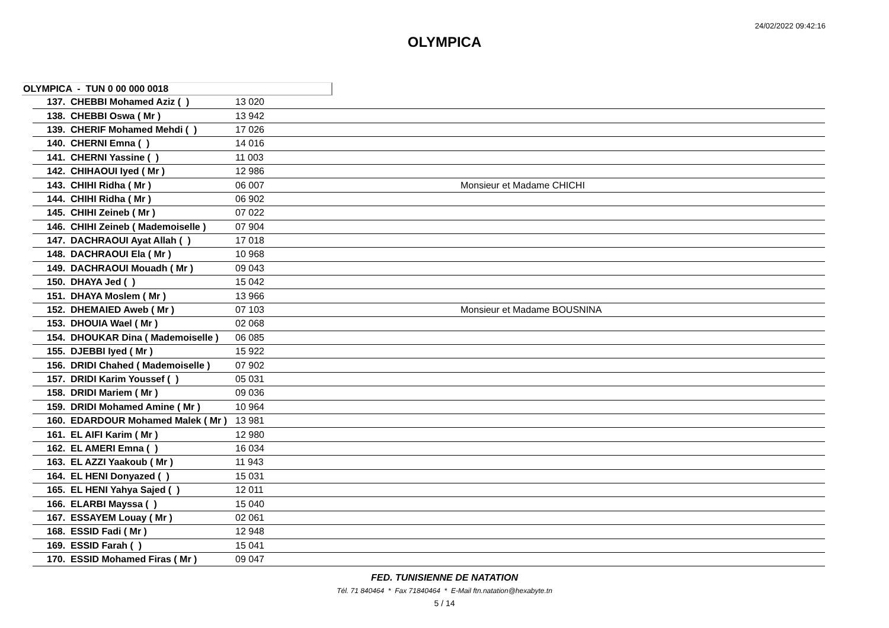24/02/2022 09:42:16
OLYMPICA
OLYMPICA - TUN 0 00 000 0018
| 137. CHEBBI Mohamed Aziz ( ) | 13 020 | |
| 138. CHEBBI Oswa ( Mr ) | 13 942 | |
| 139. CHERIF Mohamed Mehdi ( ) | 17 026 | |
| 140. CHERNI Emna ( ) | 14 016 | |
| 141. CHERNI Yassine ( ) | 11 003 | |
| 142. CHIHAOUI Iyed ( Mr ) | 12 986 | |
| 143. CHIHI Ridha ( Mr ) | 06 007 | Monsieur et Madame CHICHI |
| 144. CHIHI Ridha ( Mr ) | 06 902 | |
| 145. CHIHI Zeineb ( Mr ) | 07 022 | |
| 146. CHIHI Zeineb ( Mademoiselle ) | 07 904 | |
| 147. DACHRAOUI Ayat Allah ( ) | 17 018 | |
| 148. DACHRAOUI Ela ( Mr ) | 10 968 | |
| 149. DACHRAOUI Mouadh ( Mr ) | 09 043 | |
| 150. DHAYA Jed ( ) | 15 042 | |
| 151. DHAYA Moslem ( Mr ) | 13 966 | |
| 152. DHEMAIED Aweb ( Mr ) | 07 103 | Monsieur et Madame BOUSNINA |
| 153. DHOUIA Wael ( Mr ) | 02 068 | |
| 154. DHOUKAR Dina ( Mademoiselle ) | 06 085 | |
| 155. DJEBBI Iyed ( Mr ) | 15 922 | |
| 156. DRIDI Chahed ( Mademoiselle ) | 07 902 | |
| 157. DRIDI Karim Youssef ( ) | 05 031 | |
| 158. DRIDI Mariem ( Mr ) | 09 036 | |
| 159. DRIDI Mohamed Amine ( Mr ) | 10 964 | |
| 160. EDARDOUR Mohamed Malek ( Mr ) | 13 981 | |
| 161. EL AIFI Karim ( Mr ) | 12 980 | |
| 162. EL AMERI Emna ( ) | 16 034 | |
| 163. EL AZZI Yaakoub ( Mr ) | 11 943 | |
| 164. EL HENI Donyazed ( ) | 15 031 | |
| 165. EL HENI Yahya Sajed ( ) | 12 011 | |
| 166. ELARBI Mayssa ( ) | 15 040 | |
| 167. ESSAYEM Louay ( Mr ) | 02 061 | |
| 168. ESSID Fadi ( Mr ) | 12 948 | |
| 169. ESSID Farah ( ) | 15 041 | |
| 170. ESSID Mohamed Firas ( Mr ) | 09 047 | |
FED. TUNISIENNE DE NATATION
Tél. 71 840464 * Fax 71840464 * E-Mail ftn.natation@hexabyte.tn
5 / 14